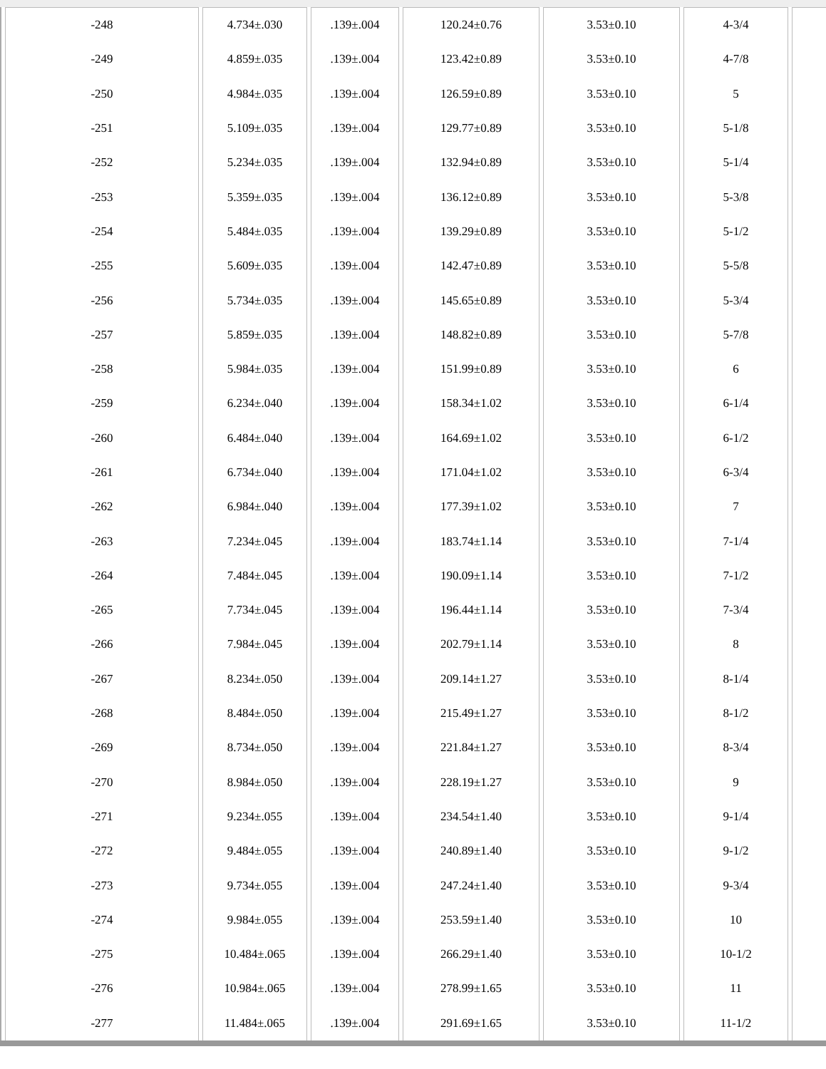| -248 | 4.734±.030 | .139±.004 | 120.24±0.76 | 3.53±0.10 | 4-3/4 | |
| -249 | 4.859±.035 | .139±.004 | 123.42±0.89 | 3.53±0.10 | 4-7/8 | |
| -250 | 4.984±.035 | .139±.004 | 126.59±0.89 | 3.53±0.10 | 5 | |
| -251 | 5.109±.035 | .139±.004 | 129.77±0.89 | 3.53±0.10 | 5-1/8 | |
| -252 | 5.234±.035 | .139±.004 | 132.94±0.89 | 3.53±0.10 | 5-1/4 | |
| -253 | 5.359±.035 | .139±.004 | 136.12±0.89 | 3.53±0.10 | 5-3/8 | |
| -254 | 5.484±.035 | .139±.004 | 139.29±0.89 | 3.53±0.10 | 5-1/2 | |
| -255 | 5.609±.035 | .139±.004 | 142.47±0.89 | 3.53±0.10 | 5-5/8 | |
| -256 | 5.734±.035 | .139±.004 | 145.65±0.89 | 3.53±0.10 | 5-3/4 | |
| -257 | 5.859±.035 | .139±.004 | 148.82±0.89 | 3.53±0.10 | 5-7/8 | |
| -258 | 5.984±.035 | .139±.004 | 151.99±0.89 | 3.53±0.10 | 6 | |
| -259 | 6.234±.040 | .139±.004 | 158.34±1.02 | 3.53±0.10 | 6-1/4 | |
| -260 | 6.484±.040 | .139±.004 | 164.69±1.02 | 3.53±0.10 | 6-1/2 | |
| -261 | 6.734±.040 | .139±.004 | 171.04±1.02 | 3.53±0.10 | 6-3/4 | |
| -262 | 6.984±.040 | .139±.004 | 177.39±1.02 | 3.53±0.10 | 7 | |
| -263 | 7.234±.045 | .139±.004 | 183.74±1.14 | 3.53±0.10 | 7-1/4 | |
| -264 | 7.484±.045 | .139±.004 | 190.09±1.14 | 3.53±0.10 | 7-1/2 | |
| -265 | 7.734±.045 | .139±.004 | 196.44±1.14 | 3.53±0.10 | 7-3/4 | |
| -266 | 7.984±.045 | .139±.004 | 202.79±1.14 | 3.53±0.10 | 8 | |
| -267 | 8.234±.050 | .139±.004 | 209.14±1.27 | 3.53±0.10 | 8-1/4 | |
| -268 | 8.484±.050 | .139±.004 | 215.49±1.27 | 3.53±0.10 | 8-1/2 | |
| -269 | 8.734±.050 | .139±.004 | 221.84±1.27 | 3.53±0.10 | 8-3/4 | |
| -270 | 8.984±.050 | .139±.004 | 228.19±1.27 | 3.53±0.10 | 9 | |
| -271 | 9.234±.055 | .139±.004 | 234.54±1.40 | 3.53±0.10 | 9-1/4 | |
| -272 | 9.484±.055 | .139±.004 | 240.89±1.40 | 3.53±0.10 | 9-1/2 | |
| -273 | 9.734±.055 | .139±.004 | 247.24±1.40 | 3.53±0.10 | 9-3/4 | |
| -274 | 9.984±.055 | .139±.004 | 253.59±1.40 | 3.53±0.10 | 10 | |
| -275 | 10.484±.065 | .139±.004 | 266.29±1.40 | 3.53±0.10 | 10-1/2 | |
| -276 | 10.984±.065 | .139±.004 | 278.99±1.65 | 3.53±0.10 | 11 | |
| -277 | 11.484±.065 | .139±.004 | 291.69±1.65 | 3.53±0.10 | 11-1/2 | |